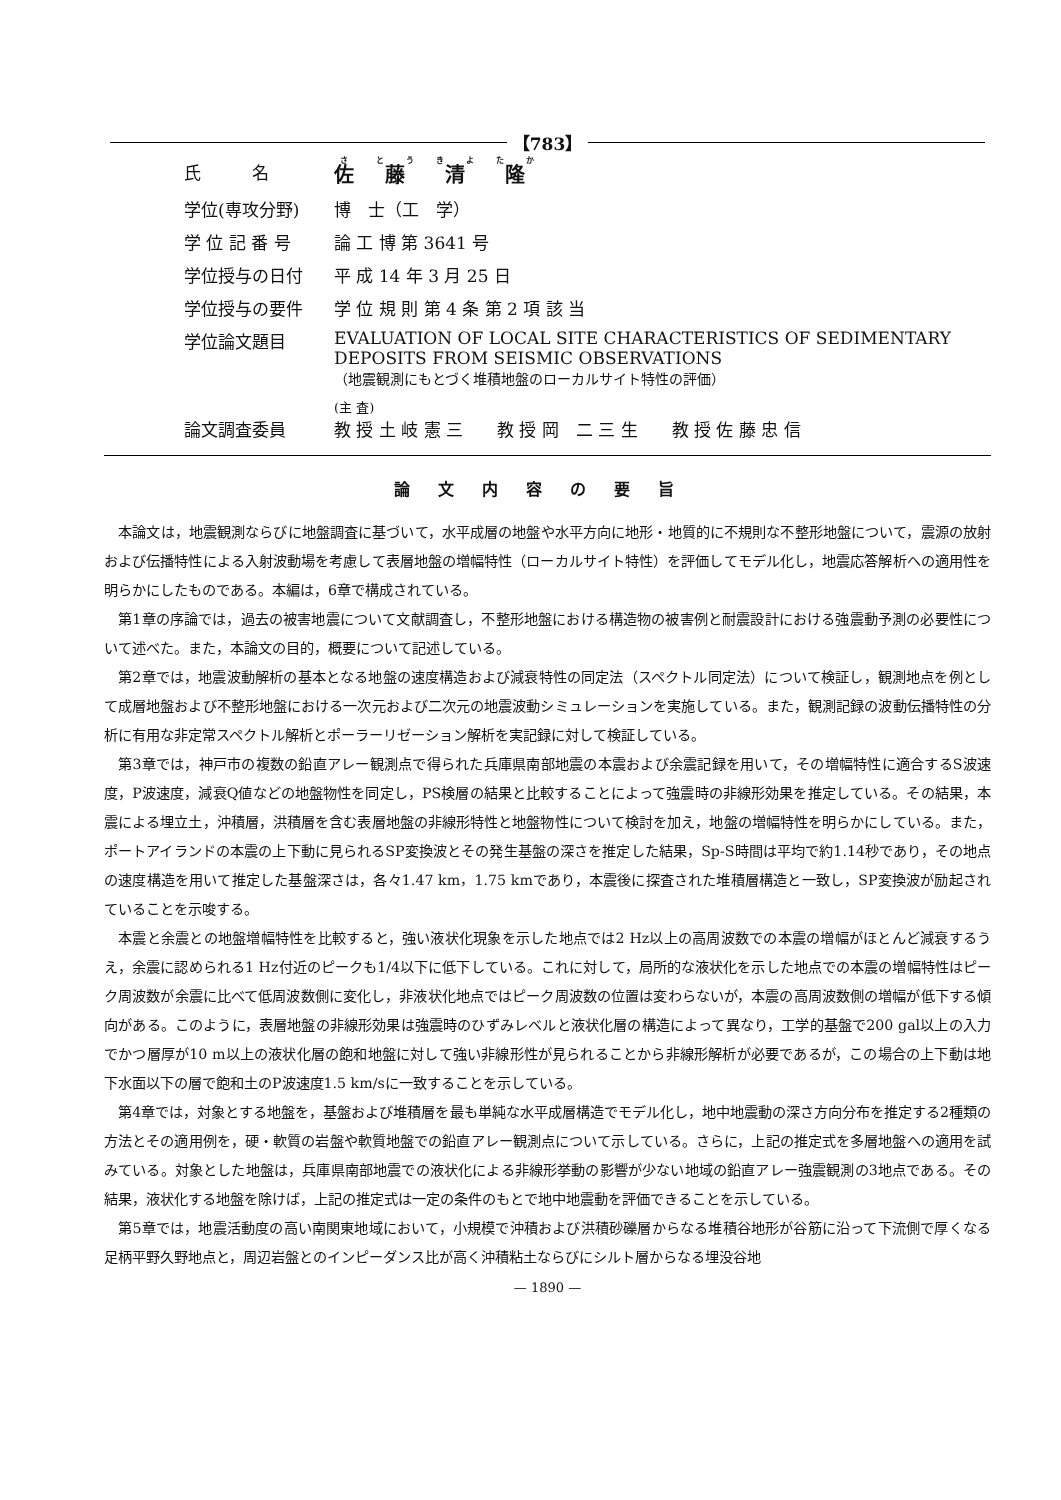【783】
| 氏 名 | 佐 藤 清 隆 |
| 学位(専攻分野) | 博 士（工 学） |
| 学 位 記 番 号 | 論 工 博 第 3641 号 |
| 学位授与の日付 | 平 成 14 年 3 月 25 日 |
| 学位授与の要件 | 学 位 規 則 第 4 条 第 2 項 該 当 |
| 学位論文題目 | EVALUATION OF LOCAL SITE CHARACTERISTICS OF SEDIMENTARY DEPOSITS FROM SEISMIC OBSERVATIONS （地震観測にもとづく堆積地盤のローカルサイト特性の評価） |
| 論文調査委員 | (主 査) 教 授 土 岐 憲 三 教 授 岡 二 三 生 教 授 佐 藤 忠 信 |
論文内容の要旨
本論文は，地震観測ならびに地盤調査に基づいて，水平成層の地盤や水平方向に地形・地質的に不規則な不整形地盤について，震源の放射および伝播特性による入射波動場を考慮して表層地盤の増幅特性（ローカルサイト特性）を評価してモデル化し，地震応答解析への適用性を明らかにしたものである。本編は，6章で構成されている。
第1章の序論では，過去の被害地震について文献調査し，不整形地盤における構造物の被害例と耐震設計における強震動予測の必要性について述べた。また，本論文の目的，概要について記述している。
第2章では，地震波動解析の基本となる地盤の速度構造および減衰特性の同定法（スペクトル同定法）について検証し，観測地点を例として成層地盤および不整形地盤における一次元および二次元の地震波動シミュレーションを実施している。また，観測記録の波動伝播特性の分析に有用な非定常スペクトル解析とポーラーリゼーション解析を実記録に対して検証している。
第3章では，神戸市の複数の鉛直アレー観測点で得られた兵庫県南部地震の本震および余震記録を用いて，その増幅特性に適合するS波速度，P波速度，減衰Q値などの地盤物性を同定し，PS検層の結果と比較することによって強震時の非線形効果を推定している。その結果，本震による埋立土，沖積層，洪積層を含む表層地盤の非線形特性と地盤物性について検討を加え，地盤の増幅特性を明らかにしている。また，ポートアイランドの本震の上下動に見られるSP変換波とその発生基盤の深さを推定した結果，Sp-S時間は平均で約1.14秒であり，その地点の速度構造を用いて推定した基盤深さは，各々1.47 km，1.75 kmであり，本震後に探査された堆積層構造と一致し，SP変換波が励起されていることを示唆する。
本震と余震との地盤増幅特性を比較すると，強い液状化現象を示した地点では2 Hz以上の高周波数での本震の増幅がほとんど減衰するうえ，余震に認められる1 Hz付近のピークも1/4以下に低下している。これに対して，局所的な液状化を示した地点での本震の増幅特性はピーク周波数が余震に比べて低周波数側に変化し，非液状化地点ではピーク周波数の位置は変わらないが，本震の高周波数側の増幅が低下する傾向がある。このように，表層地盤の非線形効果は強震時のひずみレベルと液状化層の構造によって異なり，工学的基盤で200 gal以上の入力でかつ層厚が10 m以上の液状化層の飽和地盤に対して強い非線形性が見られることから非線形解析が必要であるが，この場合の上下動は地下水面以下の層で飽和土のP波速度1.5 km/sに一致することを示している。
第4章では，対象とする地盤を，基盤および堆積層を最も単純な水平成層構造でモデル化し，地中地震動の深さ方向分布を推定する2種類の方法とその適用例を，硬・軟質の岩盤や軟質地盤での鉛直アレー観測点について示している。さらに，上記の推定式を多層地盤への適用を試みている。対象とした地盤は，兵庫県南部地震での液状化による非線形挙動の影響が少ない地域の鉛直アレー強震観測の3地点である。その結果，液状化する地盤を除けば，上記の推定式は一定の条件のもとで地中地震動を評価できることを示している。
第5章では，地震活動度の高い南関東地域において，小規模で沖積および洪積砂礫層からなる堆積谷地形が谷筋に沿って下流側で厚くなる足柄平野久野地点と，周辺岩盤とのインピーダンス比が高く沖積粘土ならびにシルト層からなる埋没谷地
— 1890 —